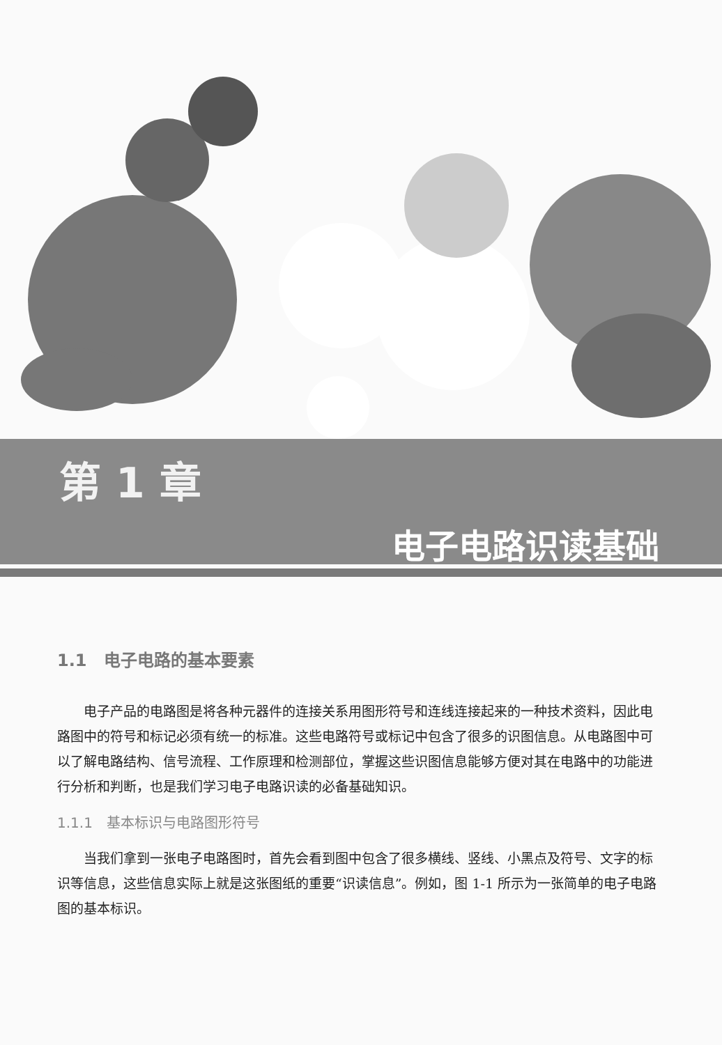第 1 章
电子电路识读基础
1.1　电子电路的基本要素
电子产品的电路图是将各种元器件的连接关系用图形符号和连线连接起来的一种技术资料，因此电路图中的符号和标记必须有统一的标准。这些电路符号或标记中包含了很多的识图信息。从电路图中可以了解电路结构、信号流程、工作原理和检测部位，掌握这些识图信息能够方便对其在电路中的功能进行分析和判断，也是我们学习电子电路识读的必备基础知识。
1.1.1　基本标识与电路图形符号
当我们拿到一张电子电路图时，首先会看到图中包含了很多横线、竖线、小黑点及符号、文字的标识等信息，这些信息实际上就是这张图纸的重要“识读信息”。例如，图 1-1 所示为一张简单的电子电路图的基本标识。